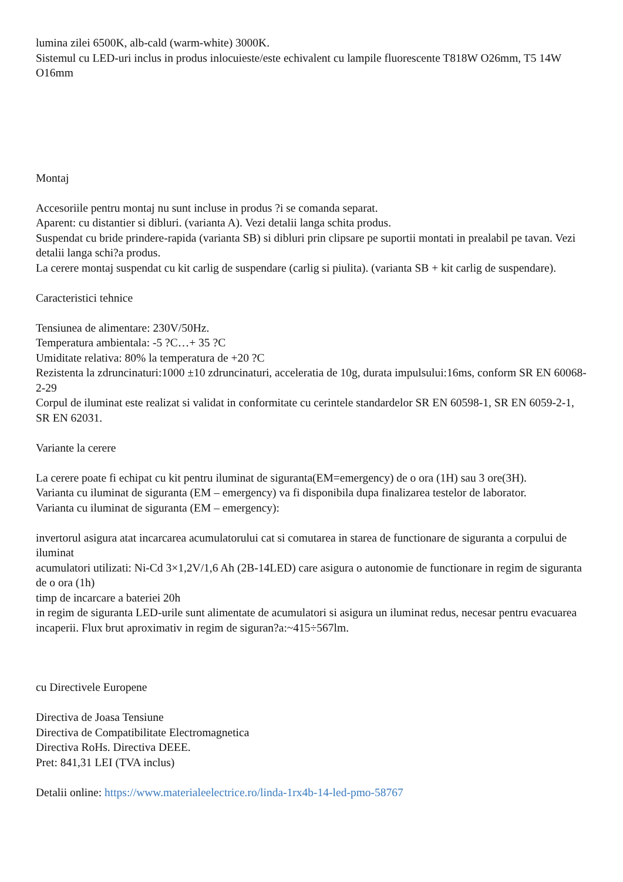lumina zilei 6500K, alb-cald (warm-white) 3000K.
Sistemul cu LED-uri inclus in produs inlocuieste/este echivalent cu lampile fluorescente T818W O26mm, T5 14W O16mm
Montaj
Accesoriile pentru montaj nu sunt incluse in produs ?i se comanda separat.
Aparent: cu distantier si dibluri. (varianta A). Vezi detalii langa schita produs.
Suspendat cu bride prindere-rapida (varianta SB) si dibluri prin clipsare pe suportii montati in prealabil pe tavan. Vezi detalii langa schi?a produs.
La cerere montaj suspendat cu kit carlig de suspendare (carlig si piulita). (varianta SB + kit carlig de suspendare).
Caracteristici tehnice
Tensiunea de alimentare: 230V/50Hz.
Temperatura ambientala: -5 ?C…+ 35 ?C
Umiditate relativa: 80% la temperatura de +20 ?C
Rezistenta la zdruncinaturi:1000 ±10 zdruncinaturi, acceleratia de 10g, durata impulsului:16ms, conform SR EN 60068-2-29
Corpul de iluminat este realizat si validat in conformitate cu cerintele standardelor SR EN 60598-1, SR EN 6059-2-1, SR EN 62031.
Variante la cerere
La cerere poate fi echipat cu kit pentru iluminat de siguranta(EM=emergency) de o ora (1H) sau 3 ore(3H).
Varianta cu iluminat de siguranta (EM – emergency) va fi disponibila dupa finalizarea testelor de laborator.
Varianta cu iluminat de siguranta (EM – emergency):
invertorul asigura atat incarcarea acumulatorului cat si comutarea in starea de functionare de siguranta a corpului de iluminat
acumulatori utilizati: Ni-Cd 3×1,2V/1,6 Ah (2B-14LED) care asigura o autonomie de functionare in regim de siguranta de o ora (1h)
timp de incarcare a bateriei 20h
in regim de siguranta LED-urile sunt alimentate de acumulatori si asigura un iluminat redus, necesar pentru evacuarea incaperii. Flux brut aproximativ in regim de siguran?a:~415÷567lm.
cu Directivele Europene
Directiva de Joasa Tensiune
Directiva de Compatibilitate Electromagnetica
Directiva RoHs. Directiva DEEE.
Pret: 841,31 LEI (TVA inclus)
Detalii online: https://www.materialeelectrice.ro/linda-1rx4b-14-led-pmo-58767